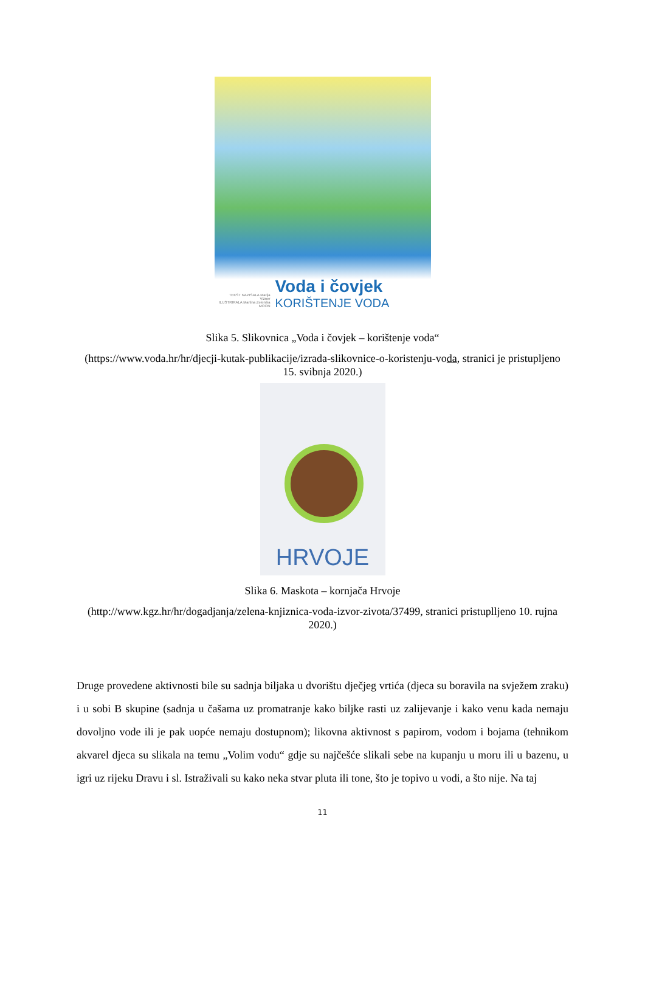TEKST NAPISALA Marija Vizner
ILUSTRIRALA Martina Zelenika MOON
Voda i čovjek
KORIŠTENJE VODA
Slika 5. Slikovnica „Voda i čovjek – korištenje voda“
(https://www.voda.hr/hr/djecji-kutak-publikacije/izrada-slikovnice-o-koristenju-voda, stranici je pristupljeno 15. svibnja 2020.)
HRVOJE
Slika 6. Maskota – kornjača Hrvoje
(http://www.kgz.hr/hr/dogadjanja/zelena-knjiznica-voda-izvor-zivota/37499, stranici pristuplljeno 10. rujna 2020.)
Druge provedene aktivnosti bile su sadnja biljaka u dvorištu dječjeg vrtića (djeca su boravila na svježem zraku) i u sobi B skupine (sadnja u čašama uz promatranje kako biljke rasti uz zalijevanje i kako venu kada nemaju dovoljno vode ili je pak uopće nemaju dostupnom); likovna aktivnost s papirom, vodom i bojama (tehnikom akvarel djeca su slikala na temu „Volim vodu“ gdje su najčešće slikali sebe na kupanju u moru ili u bazenu, u igri uz rijeku Dravu i sl. Istraživali su kako neka stvar pluta ili tone, što je topivo u vodi, a što nije. Na taj
11